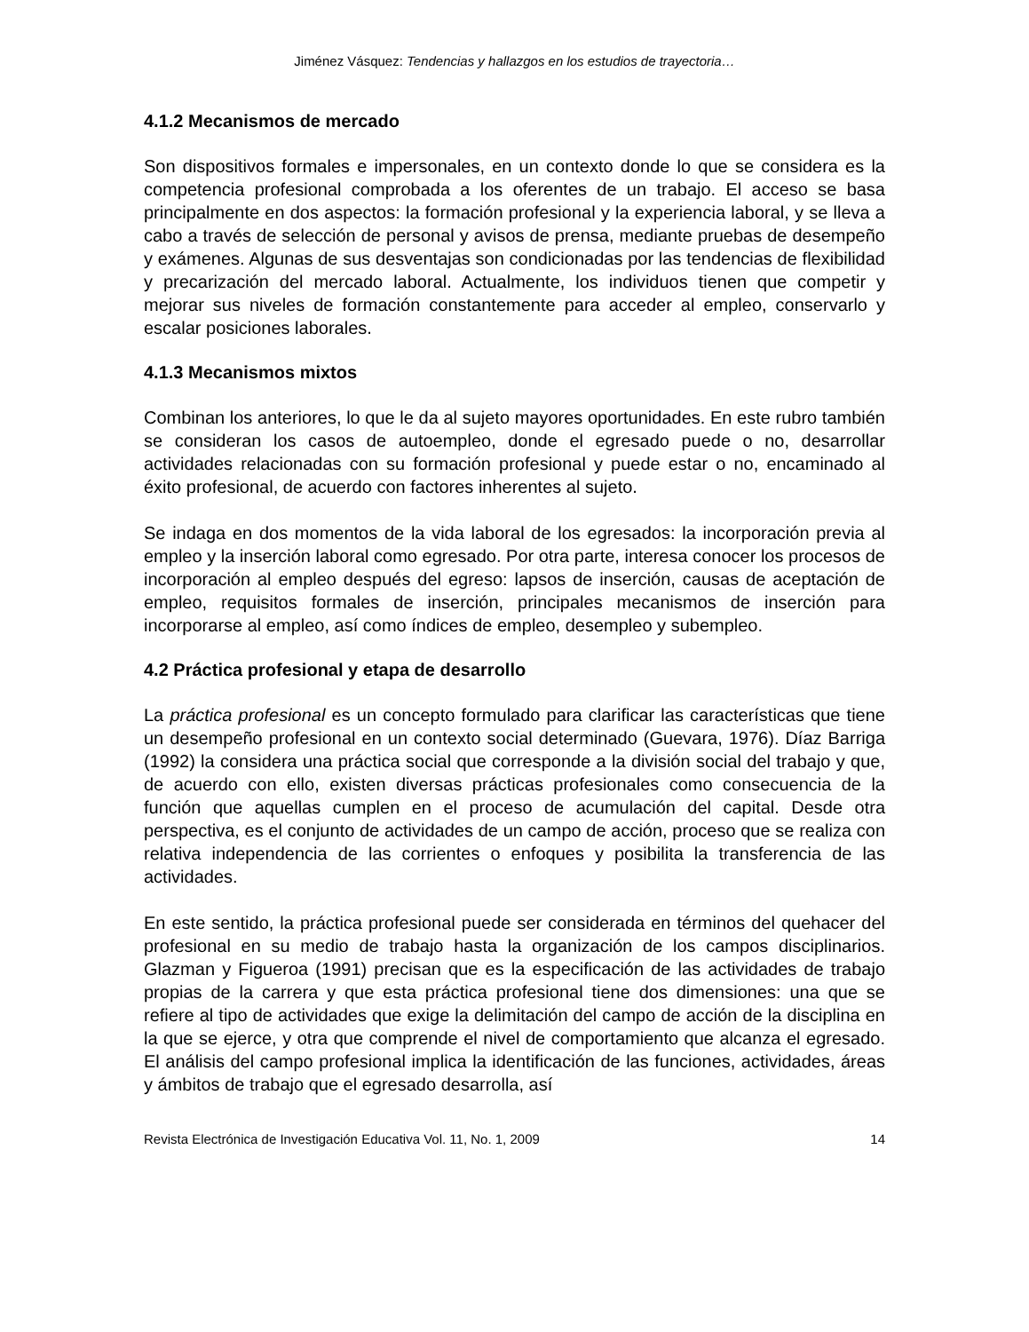Jiménez Vásquez: Tendencias y hallazgos en los estudios de trayectoria…
4.1.2 Mecanismos de mercado
Son dispositivos formales e impersonales, en un contexto donde lo que se considera es la competencia profesional comprobada a los oferentes de un trabajo. El acceso se basa principalmente en dos aspectos: la formación profesional y la experiencia laboral, y se lleva a cabo a través de selección de personal y avisos de prensa, mediante pruebas de desempeño y exámenes. Algunas de sus desventajas son condicionadas por las tendencias de flexibilidad y precarización del mercado laboral. Actualmente, los individuos tienen que competir y mejorar sus niveles de formación constantemente para acceder al empleo, conservarlo y escalar posiciones laborales.
4.1.3 Mecanismos mixtos
Combinan los anteriores, lo que le da al sujeto mayores oportunidades. En este rubro también se consideran los casos de autoempleo, donde el egresado puede o no, desarrollar actividades relacionadas con su formación profesional y puede estar o no, encaminado al éxito profesional, de acuerdo con factores inherentes al sujeto.
Se indaga en dos momentos de la vida laboral de los egresados: la incorporación previa al empleo y la inserción laboral como egresado. Por otra parte, interesa conocer los procesos de incorporación al empleo después del egreso: lapsos de inserción, causas de aceptación de empleo, requisitos formales de inserción, principales mecanismos de inserción para incorporarse al empleo, así como índices de empleo, desempleo y subempleo.
4.2 Práctica profesional y etapa de desarrollo
La práctica profesional es un concepto formulado para clarificar las características que tiene un desempeño profesional en un contexto social determinado (Guevara, 1976). Díaz Barriga (1992) la considera una práctica social que corresponde a la división social del trabajo y que, de acuerdo con ello, existen diversas prácticas profesionales como consecuencia de la función que aquellas cumplen en el proceso de acumulación del capital. Desde otra perspectiva, es el conjunto de actividades de un campo de acción, proceso que se realiza con relativa independencia de las corrientes o enfoques y posibilita la transferencia de las actividades.
En este sentido, la práctica profesional puede ser considerada en términos del quehacer del profesional en su medio de trabajo hasta la organización de los campos disciplinarios. Glazman y Figueroa (1991) precisan que es la especificación de las actividades de trabajo propias de la carrera y que esta práctica profesional tiene dos dimensiones: una que se refiere al tipo de actividades que exige la delimitación del campo de acción de la disciplina en la que se ejerce, y otra que comprende el nivel de comportamiento que alcanza el egresado. El análisis del campo profesional implica la identificación de las funciones, actividades, áreas y ámbitos de trabajo que el egresado desarrolla, así
Revista Electrónica de Investigación Educativa Vol. 11, No. 1, 2009 14